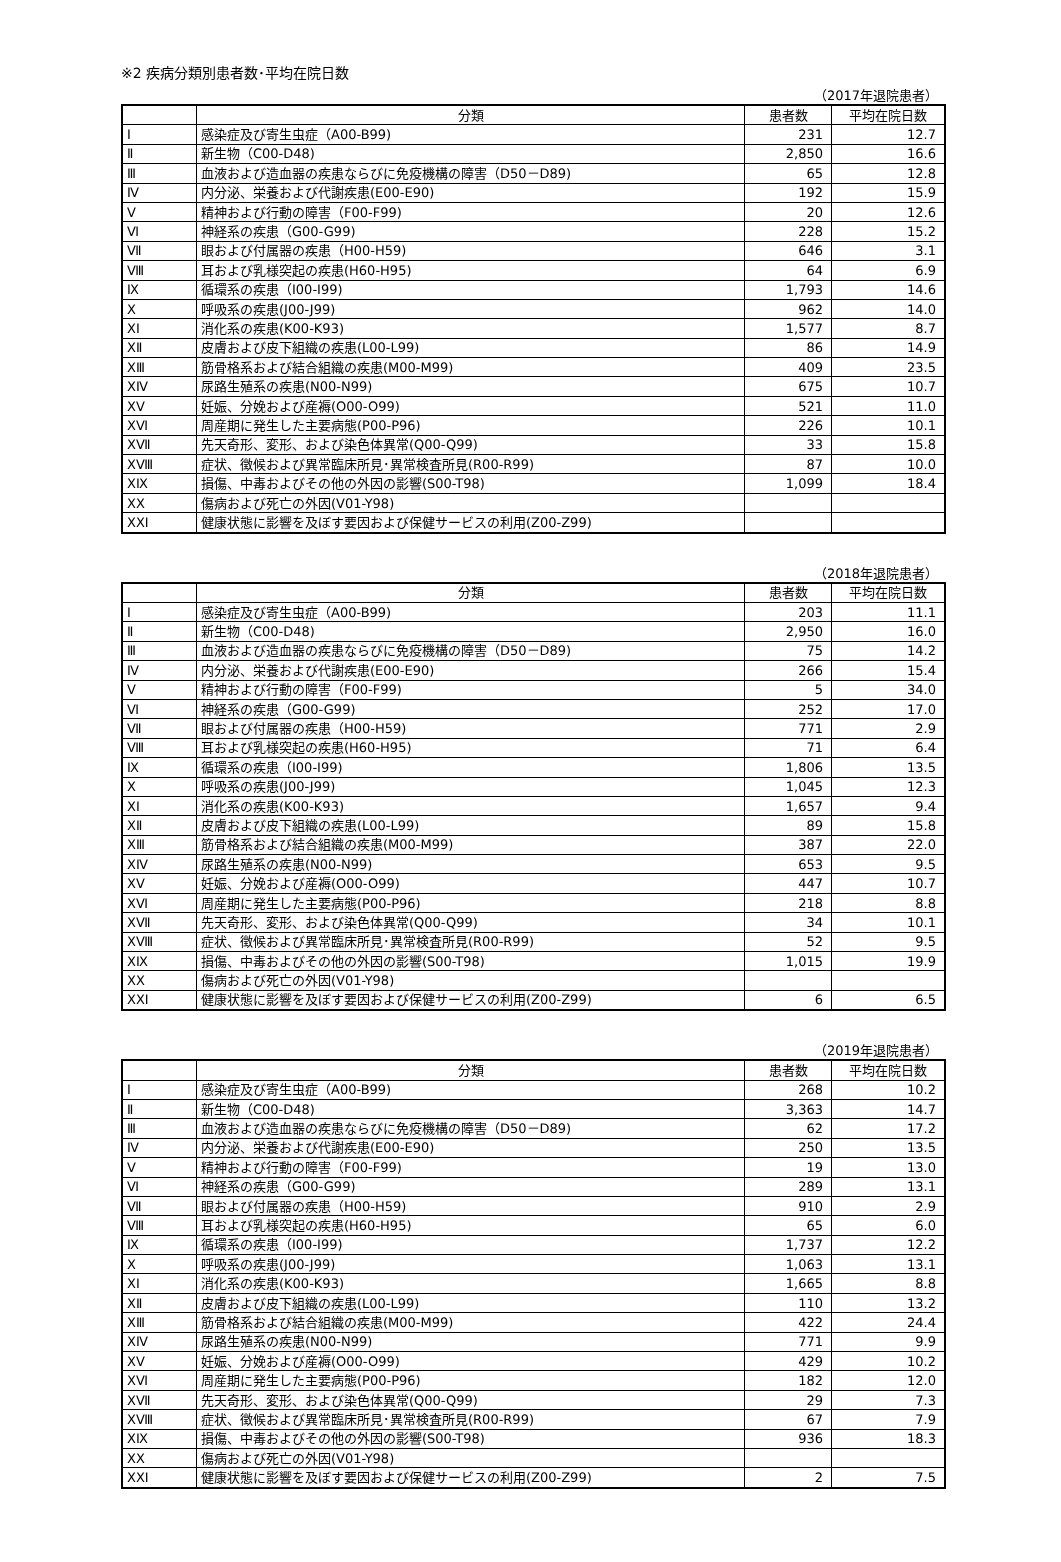※2 疾病分類別患者数･平均在院日数
（2017年退院患者）
| | 分類 | 患者数 | 平均在院日数 |
| --- | --- | --- | --- |
| Ⅰ | 感染症及び寄生虫症（A00-B99) | 231 | 12.7 |
| Ⅱ | 新生物（C00-D48) | 2,850 | 16.6 |
| Ⅲ | 血液および造血器の疾患ならびに免疫機構の障害（D50－D89) | 65 | 12.8 |
| Ⅳ | 内分泌、栄養および代謝疾患(E00-E90) | 192 | 15.9 |
| Ⅴ | 精神および行動の障害（F00-F99) | 20 | 12.6 |
| Ⅵ | 神経系の疾患（G00-G99) | 228 | 15.2 |
| Ⅶ | 眼および付属器の疾患（H00-H59) | 646 | 3.1 |
| Ⅷ | 耳および乳様突起の疾患(H60-H95) | 64 | 6.9 |
| Ⅸ | 循環系の疾患（I00-I99) | 1,793 | 14.6 |
| Ⅹ | 呼吸系の疾患(J00-J99) | 962 | 14.0 |
| ⅩⅠ | 消化系の疾患(K00-K93) | 1,577 | 8.7 |
| ⅩⅡ | 皮膚および皮下組織の疾患(L00-L99) | 86 | 14.9 |
| ⅩⅢ | 筋骨格系および結合組織の疾患(M00-M99) | 409 | 23.5 |
| ⅩⅣ | 尿路生殖系の疾患(N00-N99) | 675 | 10.7 |
| ⅩⅤ | 妊娠、分娩および産褥(O00-O99) | 521 | 11.0 |
| ⅩⅥ | 周産期に発生した主要病態(P00-P96) | 226 | 10.1 |
| ⅩⅦ | 先天奇形、変形、および染色体異常(Q00-Q99) | 33 | 15.8 |
| ⅩⅧ | 症状、徴候および異常臨床所見･異常検査所見(R00-R99) | 87 | 10.0 |
| ⅩⅨ | 損傷、中毒およびその他の外因の影響(S00-T98) | 1,099 | 18.4 |
| ⅩⅩ | 傷病および死亡の外因(V01-Y98) | | |
| ⅩⅩⅠ | 健康状態に影響を及ぼす要因および保健サービスの利用(Z00-Z99) | | |
（2018年退院患者）
| | 分類 | 患者数 | 平均在院日数 |
| --- | --- | --- | --- |
| Ⅰ | 感染症及び寄生虫症（A00-B99) | 203 | 11.1 |
| Ⅱ | 新生物（C00-D48) | 2,950 | 16.0 |
| Ⅲ | 血液および造血器の疾患ならびに免疫機構の障害（D50－D89) | 75 | 14.2 |
| Ⅳ | 内分泌、栄養および代謝疾患(E00-E90) | 266 | 15.4 |
| Ⅴ | 精神および行動の障害（F00-F99) | 5 | 34.0 |
| Ⅵ | 神経系の疾患（G00-G99) | 252 | 17.0 |
| Ⅶ | 眼および付属器の疾患（H00-H59) | 771 | 2.9 |
| Ⅷ | 耳および乳様突起の疾患(H60-H95) | 71 | 6.4 |
| Ⅸ | 循環系の疾患（I00-I99) | 1,806 | 13.5 |
| Ⅹ | 呼吸系の疾患(J00-J99) | 1,045 | 12.3 |
| ⅩⅠ | 消化系の疾患(K00-K93) | 1,657 | 9.4 |
| ⅩⅡ | 皮膚および皮下組織の疾患(L00-L99) | 89 | 15.8 |
| ⅩⅢ | 筋骨格系および結合組織の疾患(M00-M99) | 387 | 22.0 |
| ⅩⅣ | 尿路生殖系の疾患(N00-N99) | 653 | 9.5 |
| ⅩⅤ | 妊娠、分娩および産褥(O00-O99) | 447 | 10.7 |
| ⅩⅥ | 周産期に発生した主要病態(P00-P96) | 218 | 8.8 |
| ⅩⅦ | 先天奇形、変形、および染色体異常(Q00-Q99) | 34 | 10.1 |
| ⅩⅧ | 症状、徴候および異常臨床所見･異常検査所見(R00-R99) | 52 | 9.5 |
| ⅩⅨ | 損傷、中毒およびその他の外因の影響(S00-T98) | 1,015 | 19.9 |
| ⅩⅩ | 傷病および死亡の外因(V01-Y98) | | |
| ⅩⅩⅠ | 健康状態に影響を及ぼす要因および保健サービスの利用(Z00-Z99) | 6 | 6.5 |
（2019年退院患者）
| | 分類 | 患者数 | 平均在院日数 |
| --- | --- | --- | --- |
| Ⅰ | 感染症及び寄生虫症（A00-B99) | 268 | 10.2 |
| Ⅱ | 新生物（C00-D48) | 3,363 | 14.7 |
| Ⅲ | 血液および造血器の疾患ならびに免疫機構の障害（D50－D89) | 62 | 17.2 |
| Ⅳ | 内分泌、栄養および代謝疾患(E00-E90) | 250 | 13.5 |
| Ⅴ | 精神および行動の障害（F00-F99) | 19 | 13.0 |
| Ⅵ | 神経系の疾患（G00-G99) | 289 | 13.1 |
| Ⅶ | 眼および付属器の疾患（H00-H59) | 910 | 2.9 |
| Ⅷ | 耳および乳様突起の疾患(H60-H95) | 65 | 6.0 |
| Ⅸ | 循環系の疾患（I00-I99) | 1,737 | 12.2 |
| Ⅹ | 呼吸系の疾患(J00-J99) | 1,063 | 13.1 |
| ⅩⅠ | 消化系の疾患(K00-K93) | 1,665 | 8.8 |
| ⅩⅡ | 皮膚および皮下組織の疾患(L00-L99) | 110 | 13.2 |
| ⅩⅢ | 筋骨格系および結合組織の疾患(M00-M99) | 422 | 24.4 |
| ⅩⅣ | 尿路生殖系の疾患(N00-N99) | 771 | 9.9 |
| ⅩⅤ | 妊娠、分娩および産褥(O00-O99) | 429 | 10.2 |
| ⅩⅥ | 周産期に発生した主要病態(P00-P96) | 182 | 12.0 |
| ⅩⅦ | 先天奇形、変形、および染色体異常(Q00-Q99) | 29 | 7.3 |
| ⅩⅧ | 症状、徴候および異常臨床所見･異常検査所見(R00-R99) | 67 | 7.9 |
| ⅩⅨ | 損傷、中毒およびその他の外因の影響(S00-T98) | 936 | 18.3 |
| ⅩⅩ | 傷病および死亡の外因(V01-Y98) | | |
| ⅩⅩⅠ | 健康状態に影響を及ぼす要因および保健サービスの利用(Z00-Z99) | 2 | 7.5 |